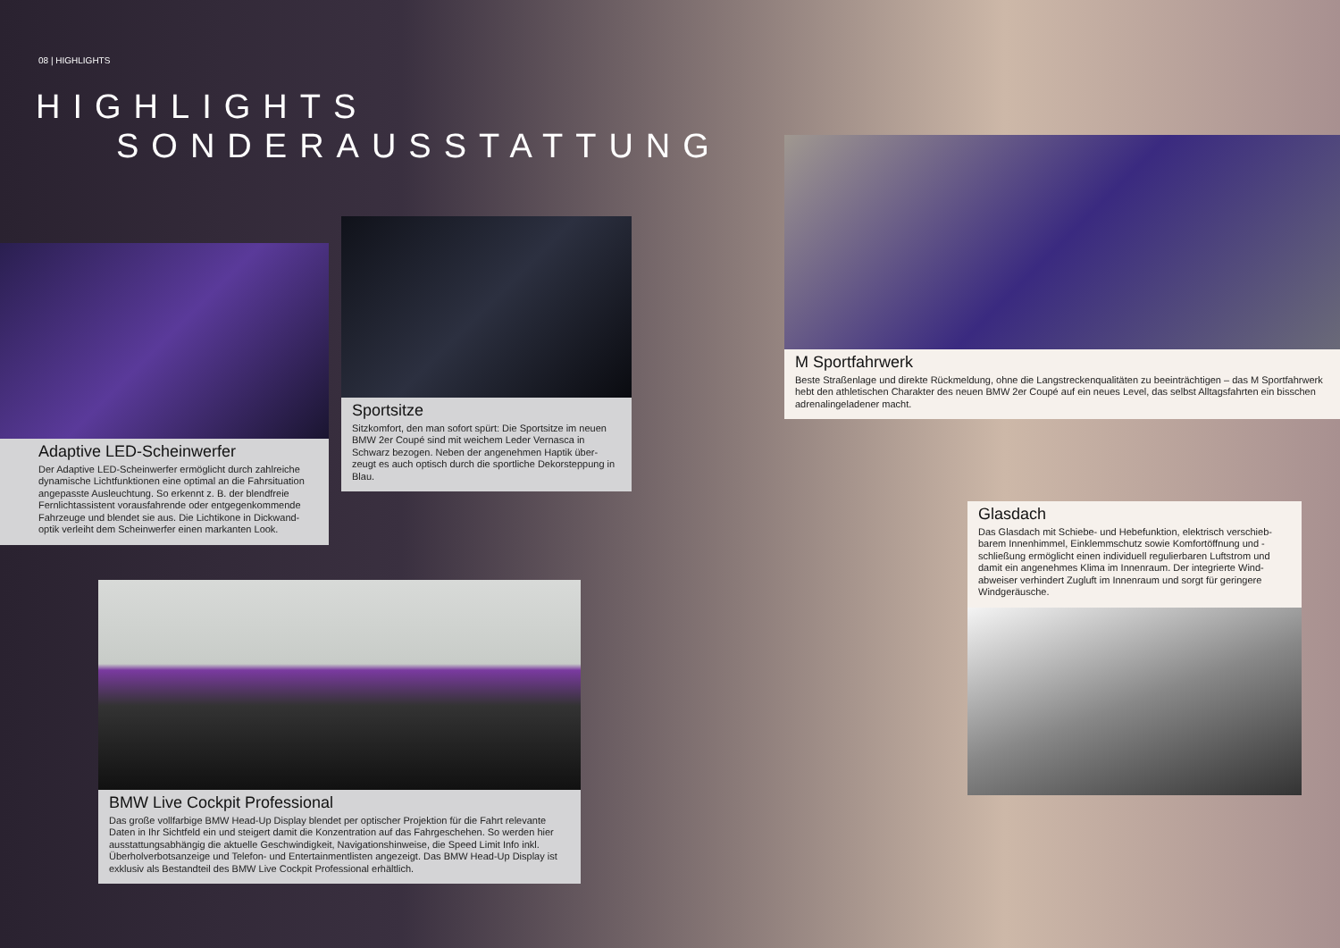08 | HIGHLIGHTS
HIGHLIGHTS
SONDERAUSSTATTUNG
Adaptive LED-Scheinwerfer
Der Adaptive LED-Scheinwerfer ermöglicht durch zahlreiche dynamische Lichtfunktionen eine optimal an die Fahrsituation angepasste Ausleuchtung. So erkennt z. B. der blendfreie Fernlichtassistent vorausfahrende oder entgegenkommende Fahrzeuge und blendet sie aus. Die Lichtikone in Dickwand-optik verleiht dem Scheinwerfer einen markanten Look.
Sportsitze
Sitzkomfort, den man sofort spürt: Die Sportsitze im neuen BMW 2er Coupé sind mit weichem Leder Vernasca in Schwarz bezogen. Neben der angenehmen Haptik über-zeugt es auch optisch durch die sportliche Dekorsteppung in Blau.
M Sportfahrwerk
Beste Straßenlage und direkte Rückmeldung, ohne die Langstreckenqualitäten zu beeinträchtigen – das M Sportfahrwerk hebt den athletischen Charakter des neuen BMW 2er Coupé auf ein neues Level, das selbst Alltagsfahrten ein bisschen adrenalingeladener macht.
Glasdach
Das Glasdach mit Schiebe- und Hebefunktion, elektrisch verschieb-barem Innenhimmel, Einklemmschutz sowie Komfortöffnung und -schließung ermöglicht einen individuell regulierbaren Luftstrom und damit ein angenehmes Klima im Innenraum. Der integrierte Wind-abweiser verhindert Zugluft im Innenraum und sorgt für geringere Windgeräusche.
BMW Live Cockpit Professional
Das große vollfarbige BMW Head-Up Display blendet per optischer Projektion für die Fahrt relevante Daten in Ihr Sichtfeld ein und steigert damit die Konzentration auf das Fahrgeschehen. So werden hier ausstattungsabhängig die aktuelle Geschwindigkeit, Navigationshinweise, die Speed Limit Info inkl. Überholverbotsanzeige und Telefon- und Entertainmentlisten angezeigt. Das BMW Head-Up Display ist exklusiv als Bestandteil des BMW Live Cockpit Professional erhältlich.